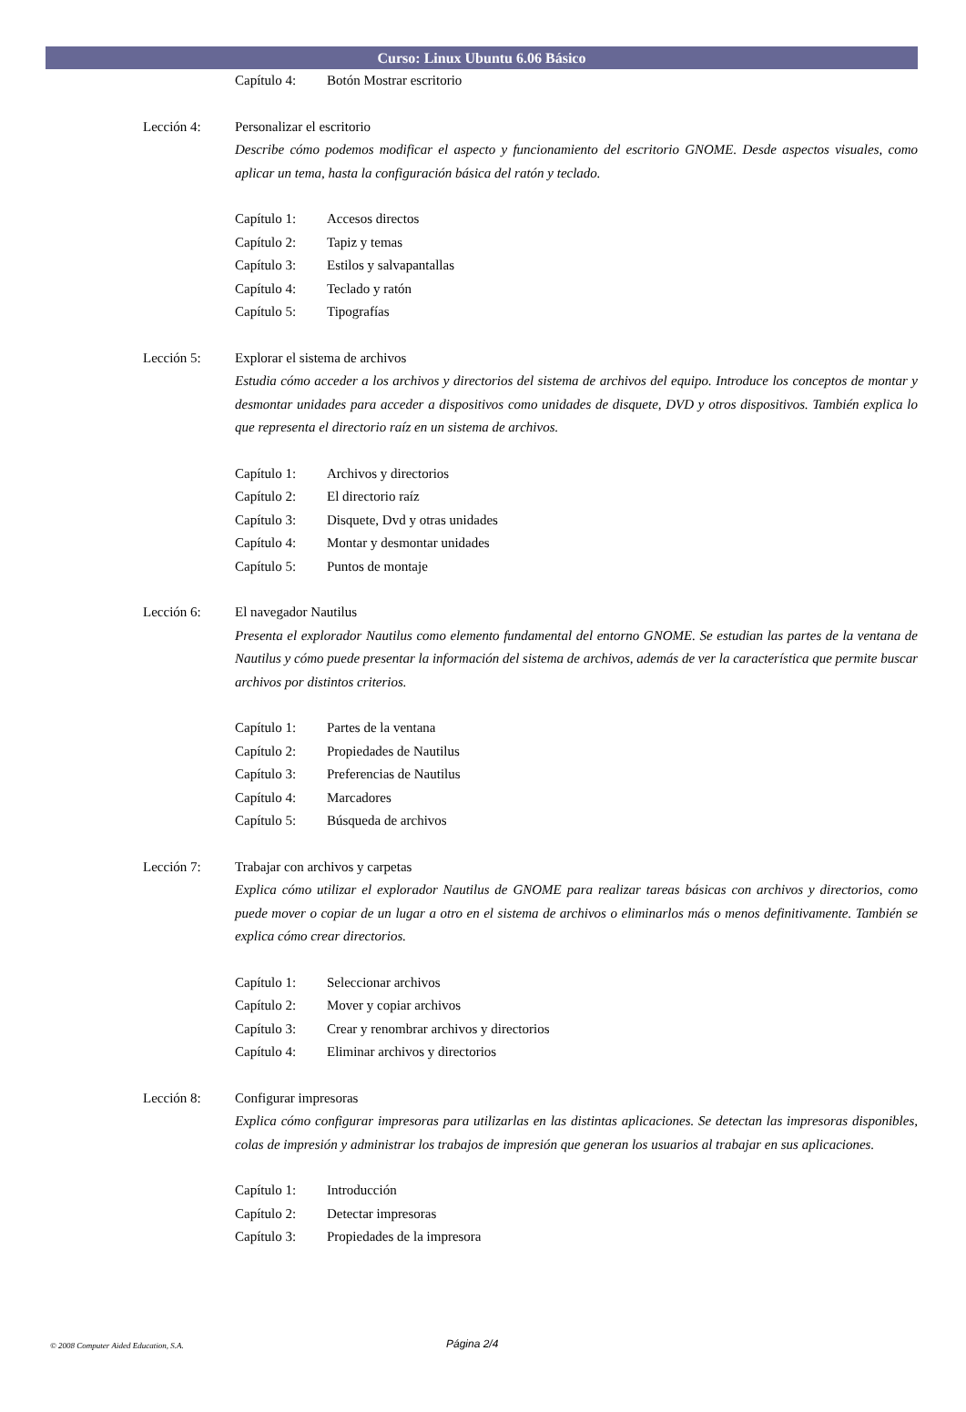Curso: Linux Ubuntu 6.06 Básico
Capítulo 4: Botón Mostrar escritorio
Lección 4: Personalizar el escritorio
Describe cómo podemos modificar el aspecto y funcionamiento del escritorio GNOME. Desde aspectos visuales, como aplicar un tema, hasta la configuración básica del ratón y teclado.
Capítulo 1: Accesos directos
Capítulo 2: Tapiz y temas
Capítulo 3: Estilos y salvapantallas
Capítulo 4: Teclado y ratón
Capítulo 5: Tipografías
Lección 5: Explorar el sistema de archivos
Estudia cómo acceder a los archivos y directorios del sistema de archivos del equipo. Introduce los conceptos de montar y desmontar unidades para acceder a dispositivos como unidades de disquete, DVD y otros dispositivos. También explica lo que representa el directorio raíz en un sistema de archivos.
Capítulo 1: Archivos y directorios
Capítulo 2: El directorio raíz
Capítulo 3: Disquete, Dvd y otras unidades
Capítulo 4: Montar y desmontar unidades
Capítulo 5: Puntos de montaje
Lección 6: El navegador Nautilus
Presenta el explorador Nautilus como elemento fundamental del entorno GNOME. Se estudian las partes de la ventana de Nautilus y cómo puede presentar la información del sistema de archivos, además de ver la característica que permite buscar archivos por distintos criterios.
Capítulo 1: Partes de la ventana
Capítulo 2: Propiedades de Nautilus
Capítulo 3: Preferencias de Nautilus
Capítulo 4: Marcadores
Capítulo 5: Búsqueda de archivos
Lección 7: Trabajar con archivos y carpetas
Explica cómo utilizar el explorador Nautilus de GNOME para realizar tareas básicas con archivos y directorios, como puede mover o copiar de un lugar a otro en el sistema de archivos o eliminarlos más o menos definitivamente. También se explica cómo crear directorios.
Capítulo 1: Seleccionar archivos
Capítulo 2: Mover y copiar archivos
Capítulo 3: Crear y renombrar archivos y directorios
Capítulo 4: Eliminar archivos y directorios
Lección 8: Configurar impresoras
Explica cómo configurar impresoras para utilizarlas en las distintas aplicaciones. Se detectan las impresoras disponibles, colas de impresión y administrar los trabajos de impresión que generan los usuarios al trabajar en sus aplicaciones.
Capítulo 1: Introducción
Capítulo 2: Detectar impresoras
Capítulo 3: Propiedades de la impresora
© 2008 Computer Aided Education, S.A.
Página 2/4